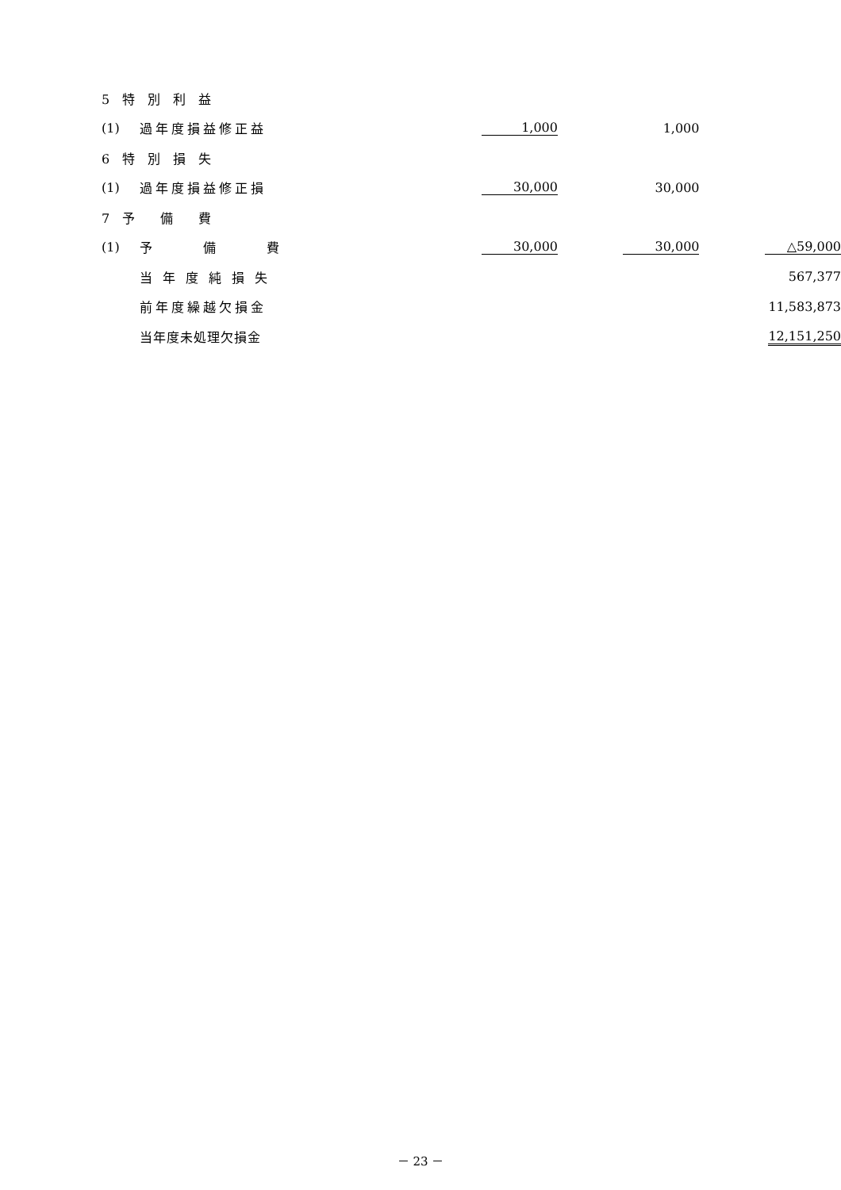| 5 特 別 利 益 | | | | |
| (1) | 過年度損益修正益 | 1,000 | 1,000 | |
| 6 特 別 損 失 | | | | |
| (1) | 過年度損益修正損 | 30,000 | 30,000 | |
| 7 予 備 費 | | | | |
| (1) | 予 備 費 | 30,000 | 30,000 | △59,000 |
| | 当 年 度 純 損 失 | | | 567,377 |
| | 前年度繰越欠損金 | | | 11,583,873 |
| | 当年度未処理欠損金 | | | 12,151,250 |
－ 23 －